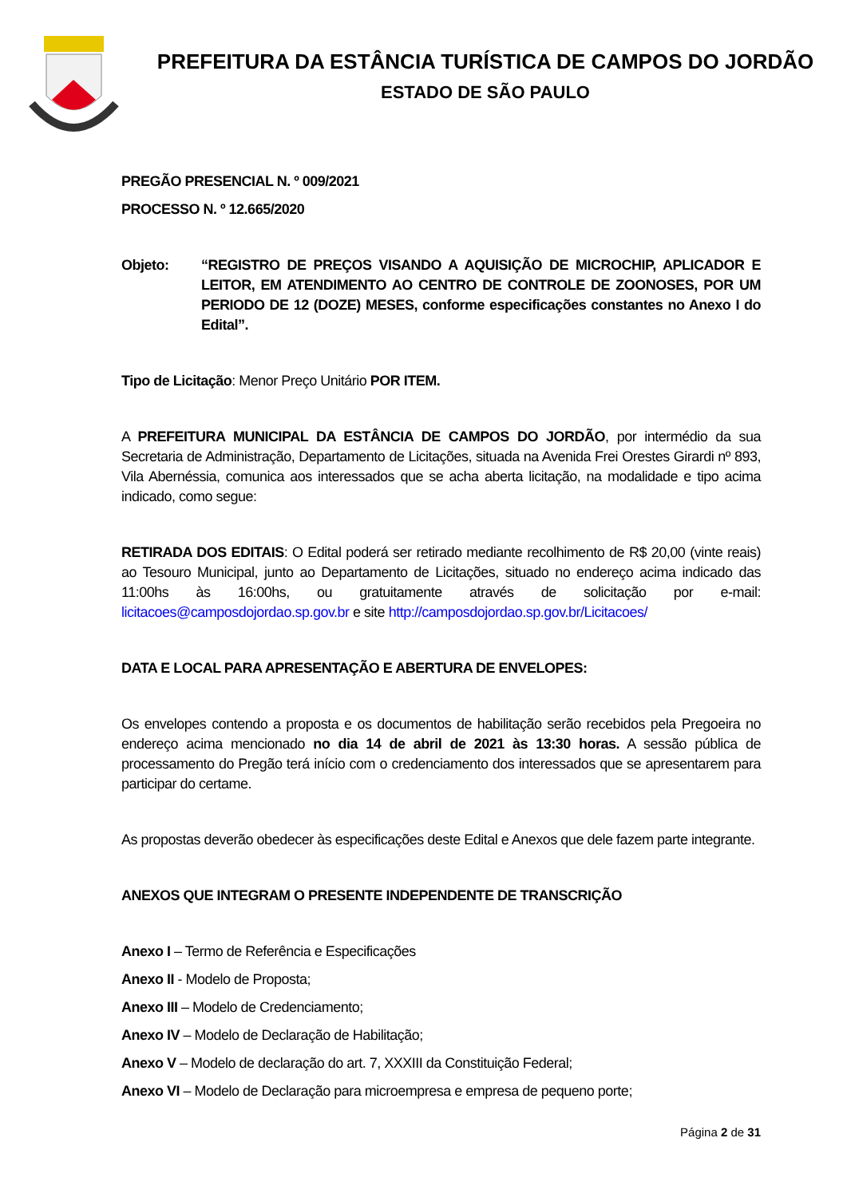PREFEITURA DA ESTÂNCIA TURÍSTICA DE CAMPOS DO JORDÃO
ESTADO DE SÃO PAULO
PREGÃO PRESENCIAL N. º 009/2021
PROCESSO N. º 12.665/2020
Objeto: “REGISTRO DE PREÇOS VISANDO A AQUISIÇÃO DE MICROCHIP, APLICADOR E LEITOR, EM ATENDIMENTO AO CENTRO DE CONTROLE DE ZOONOSES, POR UM PERIODO DE 12 (DOZE) MESES, conforme especificações constantes no Anexo I do Edital”.
Tipo de Licitação: Menor Preço Unitário POR ITEM.
A PREFEITURA MUNICIPAL DA ESTÂNCIA DE CAMPOS DO JORDÃO, por intermédio da sua Secretaria de Administração, Departamento de Licitações, situada na Avenida Frei Orestes Girardi nº 893, Vila Abernéssia, comunica aos interessados que se acha aberta licitação, na modalidade e tipo acima indicado, como segue:
RETIRADA DOS EDITAIS: O Edital poderá ser retirado mediante recolhimento de R$ 20,00 (vinte reais) ao Tesouro Municipal, junto ao Departamento de Licitações, situado no endereço acima indicado das 11:00hs às 16:00hs, ou gratuitamente através de solicitação por e-mail: licitacoes@camposdojordao.sp.gov.br e site http://camposdojordao.sp.gov.br/Licitacoes/
DATA E LOCAL PARA APRESENTAÇÃO E ABERTURA DE ENVELOPES:
Os envelopes contendo a proposta e os documentos de habilitação serão recebidos pela Pregoeira no endereço acima mencionado no dia 14 de abril de 2021 às 13:30 horas. A sessão pública de processamento do Pregão terá início com o credenciamento dos interessados que se apresentarem para participar do certame.
As propostas deverão obedecer às especificações deste Edital e Anexos que dele fazem parte integrante.
ANEXOS QUE INTEGRAM O PRESENTE INDEPENDENTE DE TRANSCRIÇÃO
Anexo I – Termo de Referência e Especificações
Anexo II - Modelo de Proposta;
Anexo III – Modelo de Credenciamento;
Anexo IV – Modelo de Declaração de Habilitação;
Anexo V – Modelo de declaração do art. 7, XXXIII da Constituição Federal;
Anexo VI – Modelo de Declaração para microempresa e empresa de pequeno porte;
Página 2 de 31